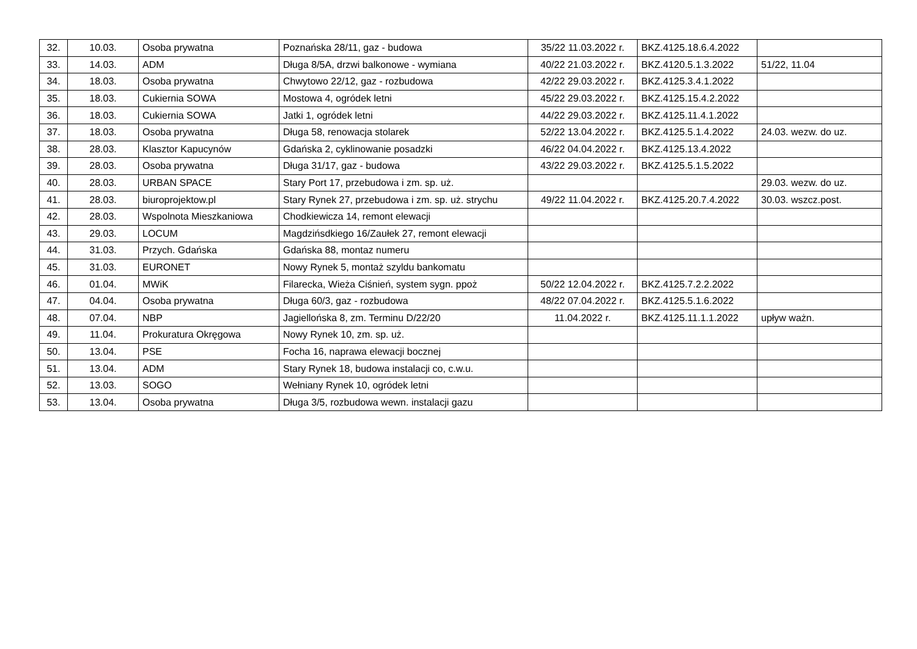| 32. | 10.03. | Osoba prywatna | Poznańska 28/11, gaz - budowa | 35/22 11.03.2022 r. | BKZ.4125.18.6.4.2022 | |
| 33. | 14.03. | ADM | Długa 8/5A, drzwi balkonowe - wymiana | 40/22 21.03.2022 r. | BKZ.4120.5.1.3.2022 | 51/22, 11.04 |
| 34. | 18.03. | Osoba prywatna | Chwytowo 22/12, gaz - rozbudowa | 42/22 29.03.2022 r. | BKZ.4125.3.4.1.2022 | |
| 35. | 18.03. | Cukiernia SOWA | Mostowa 4, ogródek letni | 45/22 29.03.2022 r. | BKZ.4125.15.4.2.2022 | |
| 36. | 18.03. | Cukiernia SOWA | Jatki 1, ogródek letni | 44/22 29.03.2022 r. | BKZ.4125.11.4.1.2022 | |
| 37. | 18.03. | Osoba prywatna | Długa 58, renowacja stolarek | 52/22 13.04.2022 r. | BKZ.4125.5.1.4.2022 | 24.03. wezw. do uz. |
| 38. | 28.03. | Klasztor Kapucynów | Gdańska 2, cyklinowanie posadzki | 46/22 04.04.2022 r. | BKZ.4125.13.4.2022 | |
| 39. | 28.03. | Osoba prywatna | Długa 31/17, gaz - budowa | 43/22 29.03.2022 r. | BKZ.4125.5.1.5.2022 | |
| 40. | 28.03. | URBAN SPACE | Stary Port 17, przebudowa i zm. sp. uż. | | | 29.03. wezw. do uz. |
| 41. | 28.03. | biuroprojektow.pl | Stary Rynek 27, przebudowa i zm. sp. uż. strychu | 49/22 11.04.2022 r. | BKZ.4125.20.7.4.2022 | 30.03. wszcz.post. |
| 42. | 28.03. | Wspolnota Mieszkaniowa | Chodkiewicza 14, remont elewacji | | | |
| 43. | 29.03. | LOCUM | Magdzińsdkiego 16/Zaułek 27, remont elewacji | | | |
| 44. | 31.03. | Przych. Gdańska | Gdańska 88, montaz numeru | | | |
| 45. | 31.03. | EURONET | Nowy Rynek 5, montaż szyldu bankomatu | | | |
| 46. | 01.04. | MWiK | Filarecka, Wieża Ciśnień, system sygn. ppoż | 50/22 12.04.2022 r. | BKZ.4125.7.2.2.2022 | |
| 47. | 04.04. | Osoba prywatna | Długa 60/3, gaz - rozbudowa | 48/22 07.04.2022 r. | BKZ.4125.5.1.6.2022 | |
| 48. | 07.04. | NBP | Jagiellońska 8, zm. Terminu D/22/20 | 11.04.2022 r. | BKZ.4125.11.1.1.2022 | upływ ważn. |
| 49. | 11.04. | Prokuratura Okręgowa | Nowy Rynek 10, zm. sp. uż. | | | |
| 50. | 13.04. | PSE | Focha 16, naprawa elewacji bocznej | | | |
| 51. | 13.04. | ADM | Stary Rynek 18, budowa instalacji co, c.w.u. | | | |
| 52. | 13.03. | SOGO | Wełniany Rynek 10, ogródek letni | | | |
| 53. | 13.04. | Osoba prywatna | Długa 3/5, rozbudowa wewn. instalacji gazu | | | |